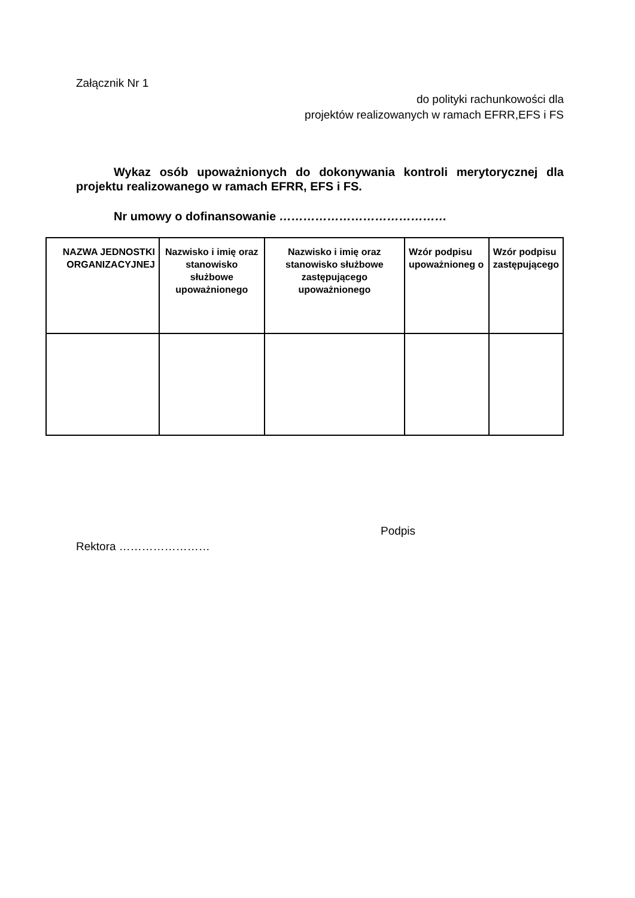Załącznik Nr 1
do polityki rachunkowości dla
projektów realizowanych w ramach EFRR,EFS i FS
Wykaz osób upoważnionych do dokonywania kontroli merytorycznej dla projektu realizowanego w ramach EFRR, EFS i FS.
Nr umowy o dofinansowanie ……………………………………
| NAZWA JEDNOSTKI ORGANIZACYJNEJ | Nazwisko i imię oraz stanowisko służbowe upoważnionego | Nazwisko i imię oraz stanowisko służbowe zastępującego upoważnionego | Wzór podpisu upoważnioneg o | Wzór podpisu zastępującego |
| --- | --- | --- | --- | --- |
Podpis
Rektora ……………………